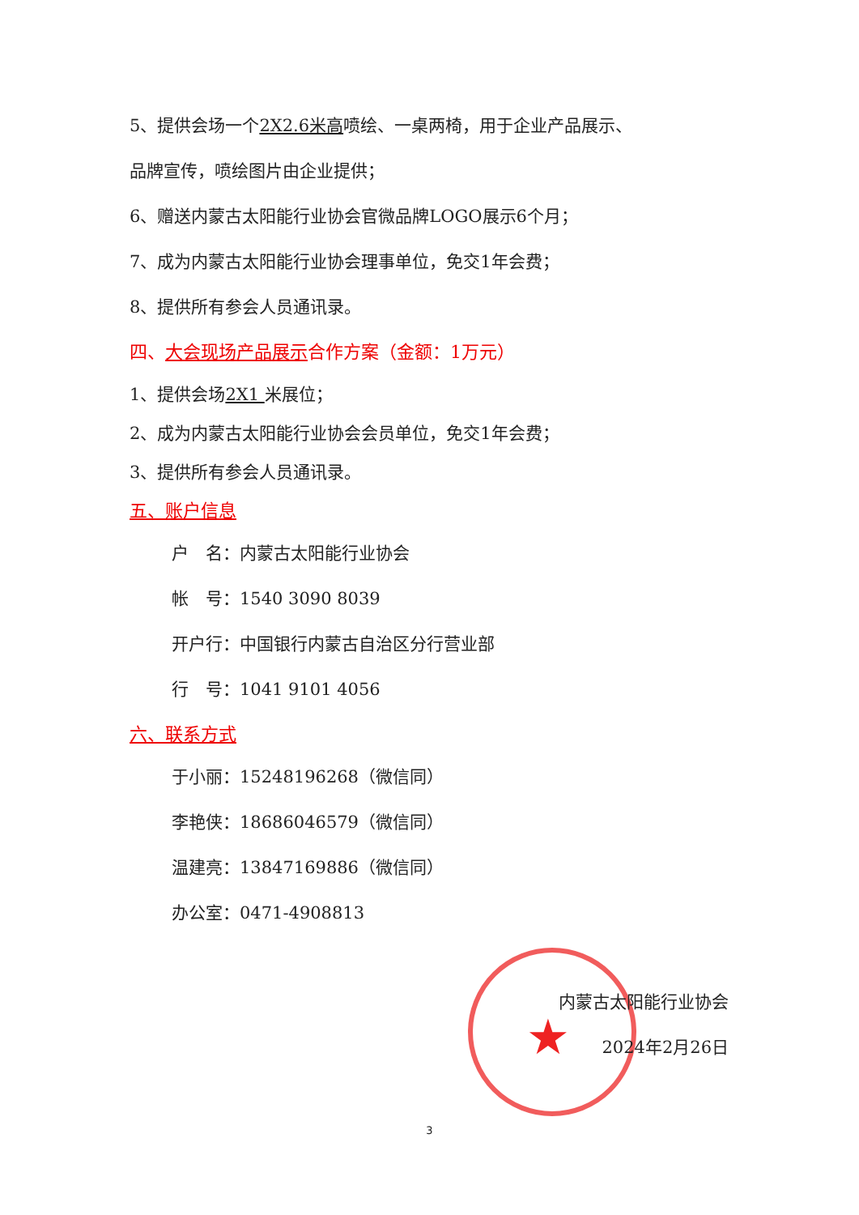★
5、提供会场一个2X2.6米高喷绘、一桌两椅，用于企业产品展示、
品牌宣传，喷绘图片由企业提供；
6、赠送内蒙古太阳能行业协会官微品牌LOGO展示6个月；
7、成为内蒙古太阳能行业协会理事单位，免交1年会费；
8、提供所有参会人员通讯录。
四、大会现场产品展示合作方案（金额：1万元）
1、提供会场2X1 米展位；
2、成为内蒙古太阳能行业协会会员单位，免交1年会费；
3、提供所有参会人员通讯录。
五、账户信息
户　名：内蒙古太阳能行业协会
帐　号：1540 3090 8039
开户行：中国银行内蒙古自治区分行营业部
行　号：1041 9101 4056
六、联系方式
于小丽：15248196268（微信同）
李艳侠：18686046579（微信同）
温建亮：13847169886（微信同）
办公室：0471-4908813
内蒙古太阳能行业协会
2024年2月26日
3